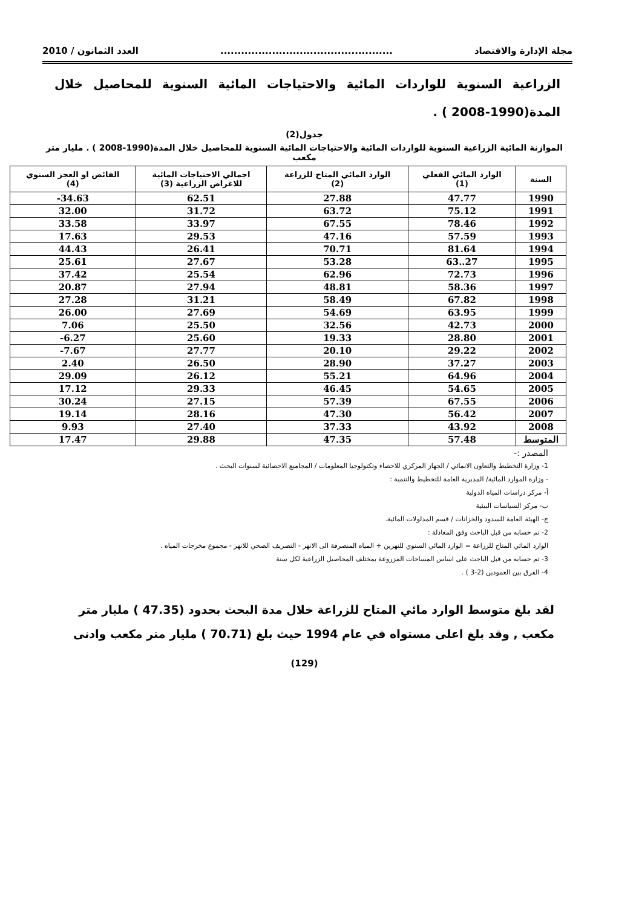مجلة الإدارة والاقتصاد.................................................. العدد الثمانون / 2010
الزراعية السنوية للواردات المائية والاحتياجات المائية السنوية للمحاصيل خلال المدة(1990-2008 ) .
جدول(2)
الموازنة المائية الزراعية السنوية للواردات المائية والاحتياجات المائية السنوية للمحاصيل خلال المدة(1990-2008 ) . مليار متر مكعب
| السنة | الوارد المائي الفعلي (1) | الوارد المائي المتاح للزراعة (2) | اجمالي الاحتياجات المائية للاغراض الزراعية (3) | الفائض او العجز السنوي (4) |
| --- | --- | --- | --- | --- |
| 1990 | 47.77 | 27.88 | 62.51 | 34.63- |
| 1991 | 75.12 | 63.72 | 31.72 | 32.00 |
| 1992 | 78.46 | 67.55 | 33.97 | 33.58 |
| 1993 | 57.59 | 47.16 | 29.53 | 17.63 |
| 1994 | 81.64 | 70.71 | 26.41 | 44.43 |
| 1995 | 27..63 | 53.28 | 27.67 | 25.61 |
| 1996 | 72.73 | 62.96 | 25.54 | 37.42 |
| 1997 | 58.36 | 48.81 | 27.94 | 20.87 |
| 1998 | 67.82 | 58.49 | 31.21 | 27.28 |
| 1999 | 63.95 | 54.69 | 27.69 | 26.00 |
| 2000 | 42.73 | 32.56 | 25.50 | 7.06 |
| 2001 | 28.80 | 19.33 | 25.60 | 6.27- |
| 2002 | 29.22 | 20.10 | 27.77 | 7.67- |
| 2003 | 37.27 | 28.90 | 26.50 | 2.40 |
| 2004 | 64.96 | 55.21 | 26.12 | 29.09 |
| 2005 | 54.65 | 46.45 | 29.33 | 17.12 |
| 2006 | 67.55 | 57.39 | 27.15 | 30.24 |
| 2007 | 56.42 | 47.30 | 28.16 | 19.14 |
| 2008 | 43.92 | 37.33 | 27.40 | 9.93 |
| المتوسط | 57.48 | 47.35 | 29.88 | 17.47 |
المصدر :-
1- وزارة التخطيط والتعاون الانمائي / الجهاز المركزي للاحصاء وتكنولوجيا المعلومات / المجاميع الاحصائية لسنوات البحث .
- وزارة الموارد المائية/ المديرية العامة للتخطيط والتنمية :
أ- مركز دراسات المياه الدولية
ب- مركز السياسات البيئية
ج- الهيئة العامة للسدود والخزانات / قسم المدلولات المائية.
2- تم حسابه من قبل الباحث وفق المعادلة :
الوارد المائي المتاح للزراعة = الوارد المائي السنوي للنهرين + المياه المنصرفة الى الانهر - التصريف الصحي للانهر - مجموع مخرجات المياه .
3- تم حسابه من قبل الباحث على اساس المساحات المزروعة بمختلف المحاصيل الزراعية لكل سنة
4- الفرق بين العمودين (2-3 ) .
لقد بلغ متوسط الوارد مائي المتاح للزراعة خلال مدة البحث بحدود (47.35 ) مليار متر مكعب , وقد بلغ اعلى مستواه في عام 1994 حيث بلغ (70.71 ) مليار متر مكعب وادنى
(129)